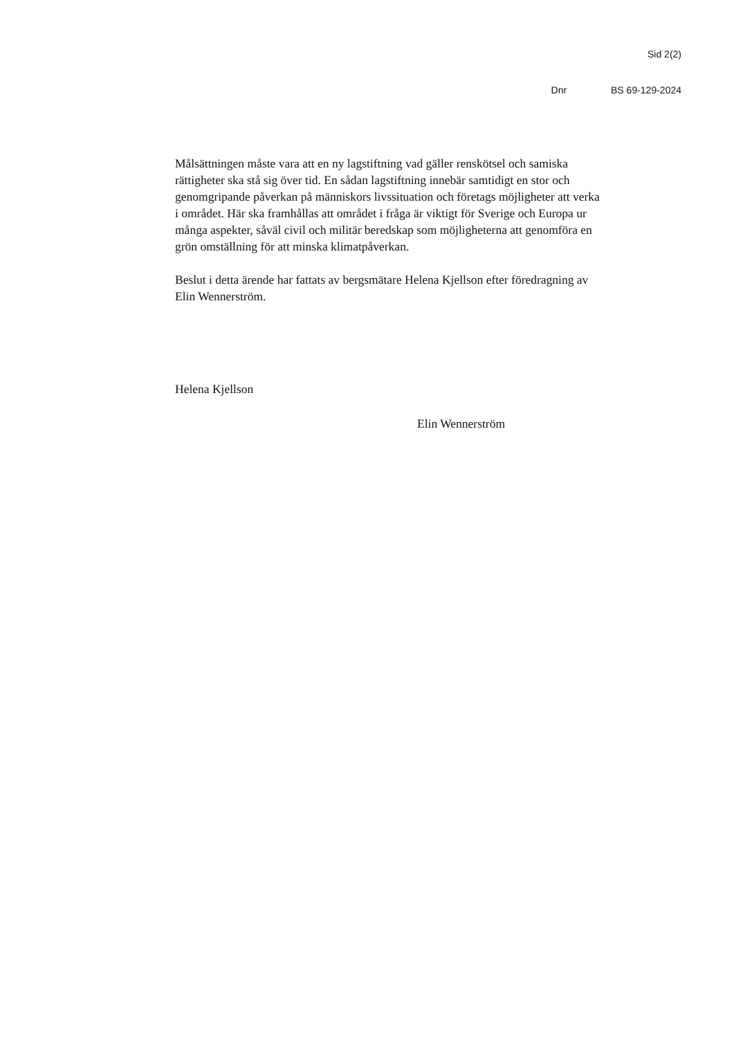Sid 2(2)
Dnr BS 69-129-2024
Målsättningen måste vara att en ny lagstiftning vad gäller renskötsel och samiska rättigheter ska stå sig över tid. En sådan lagstiftning innebär samtidigt en stor och genomgripande påverkan på människors livssituation och företags möjligheter att verka i området. Här ska framhållas att området i fråga är viktigt för Sverige och Europa ur många aspekter, såväl civil och militär beredskap som möjligheterna att genomföra en grön omställning för att minska klimatpåverkan.
Beslut i detta ärende har fattats av bergsmätare Helena Kjellson efter föredragning av Elin Wennerström.
Helena Kjellson
Elin Wennerström